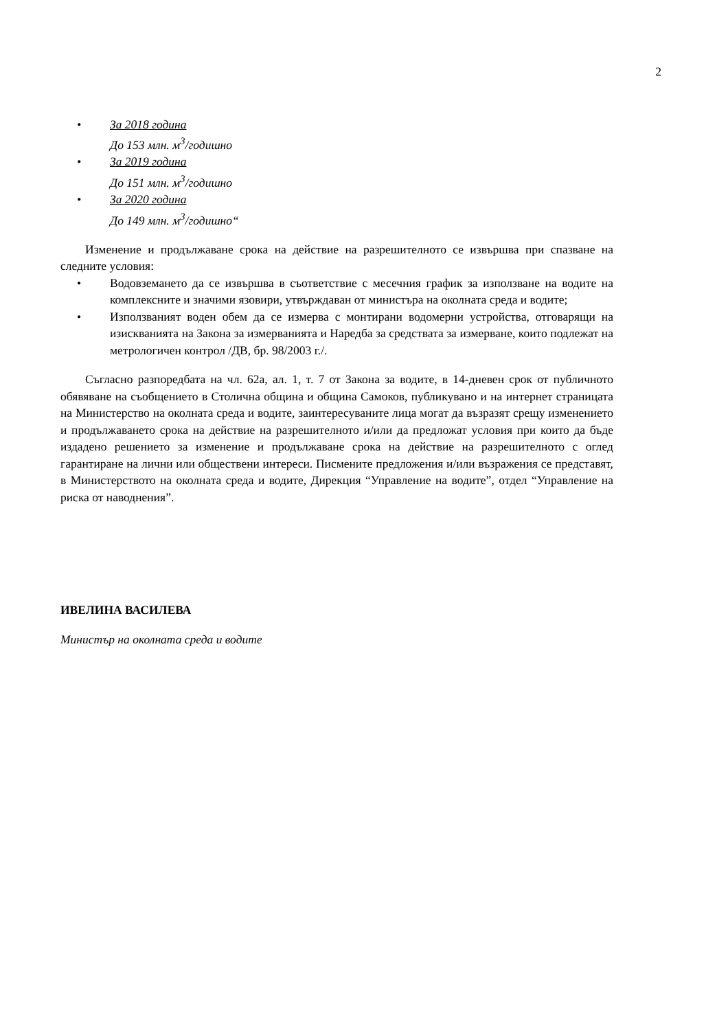2
• За 2018 година
До 153 млн. м<sup>3</sup>/годишно
• За 2019 година
До 151 млн. м<sup>3</sup>/годишно
• За 2020 година
До 149 млн. м<sup>3</sup>/годишно“
Изменение и продължаване срока на действие на разрешителното се извършва при спазване на следните условия:
• Водовземането да се извършва в съответствие с месечния график за използване на водите на комплексните и значими язовири, утвърждаван от министъра на околната среда и водите;
• Използваният воден обем да се измерва с монтирани водомерни устройства, отговарящи на изискванията на Закона за измерванията и Наредба за средствата за измерване, които подлежат на метрологичен контрол /ДВ, бр. 98/2003 г./.
Съгласно разпоредбата на чл. 62а, ал. 1, т. 7 от Закона за водите, в 14-дневен срок от публичното обявяване на съобщението в Столична община и община Самоков, публикувано и на интернет страницата на Министерство на околната среда и водите, заинтересуваните лица могат да възразят срещу изменението и продължаването срока на действие на разрешителното и/или да предложат условия при които да бъде издадено решението за изменение и продължаване срока на действие на разрешителното с оглед гарантиране на лични или обществени интереси. Писмените предложения и/или възражения се представят, в Министерството на околната среда и водите, Дирекция “Управление на водите”, отдел “Управление на риска от наводнения”.
ИВЕЛИНА ВАСИЛЕВА
Министър на околната среда и водите